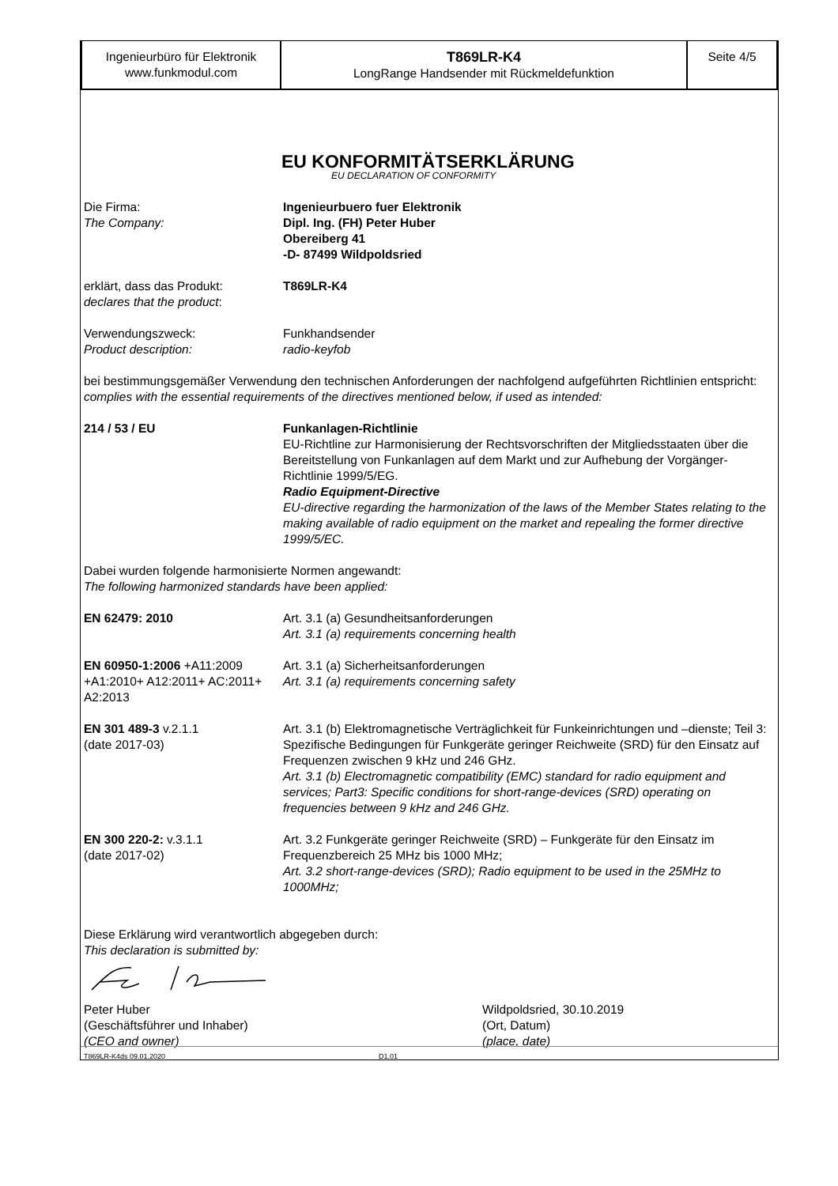Ingenieurbüro für Elektronik
www.funkmodul.com
T869LR-K4
LongRange Handsender mit Rückmeldefunktion
Seite 4/5
EU KONFORMITÄTSERKLÄRUNG
EU DECLARATION OF CONFORMITY
Die Firma:
The Company:
Ingenieurbuero fuer Elektronik
Dipl. Ing. (FH) Peter Huber
Obereiberg 41
-D- 87499 Wildpoldsried
erklärt, dass das Produkt:
declares that the product:
T869LR-K4
Verwendungszweck:
Product description:
Funkhandsender
radio-keyfob
bei bestimmungsgemäßer Verwendung den technischen Anforderungen der nachfolgend aufgeführten Richtlinien entspricht:
complies with the essential requirements of the directives mentioned below, if used as intended:
214 / 53 / EU Funkanlagen-Richtlinie
EU-Richtline zur Harmonisierung der Rechtsvorschriften der Mitgliedsstaaten über die Bereitstellung von Funkanlagen auf dem Markt und zur Aufhebung der Vorgänger-Richtlinie 1999/5/EG.
Radio Equipment-Directive
EU-directive regarding the harmonization of the laws of the Member States relating to the making available of radio equipment on the market and repealing the former directive 1999/5/EC.
Dabei wurden folgende harmonisierte Normen angewandt:
The following harmonized standards have been applied:
EN 62479: 2010 Art. 3.1 (a) Gesundheitsanforderungen
Art. 3.1 (a) requirements concerning health
EN 60950-1:2006 +A11:2009 +A1:2010+ A12:2011+ AC:2011+ A2:2013
Art. 3.1 (a) Sicherheitsanforderungen
Art. 3.1 (a) requirements concerning safety
EN 301 489-3 v.2.1.1
(date 2017-03)
Art. 3.1 (b) Elektromagnetische Verträglichkeit für Funkeinrichtungen und –dienste; Teil 3: Spezifische Bedingungen für Funkgeräte geringer Reichweite (SRD) für den Einsatz auf Frequenzen zwischen 9 kHz und 246 GHz.
Art. 3.1 (b) Electromagnetic compatibility (EMC) standard for radio equipment and services; Part3: Specific conditions for short-range-devices (SRD) operating on frequencies between 9 kHz and 246 GHz.
EN 300 220-2: v.3.1.1
(date 2017-02)
Art. 3.2 Funkgeräte geringer Reichweite (SRD) – Funkgeräte für den Einsatz im Frequenzbereich 25 MHz bis 1000 MHz;
Art. 3.2 short-range-devices (SRD); Radio equipment to be used in the 25MHz to 1000MHz;
Diese Erklärung wird verantwortlich abgegeben durch:
This declaration is submitted by:
Peter Huber
(Geschäftsführer und Inhaber)
(CEO and owner)
Wildpoldsried, 30.10.2019
(Ort, Datum)
(place, date)
T869LR-K4ds 09.01.2020 D1.01